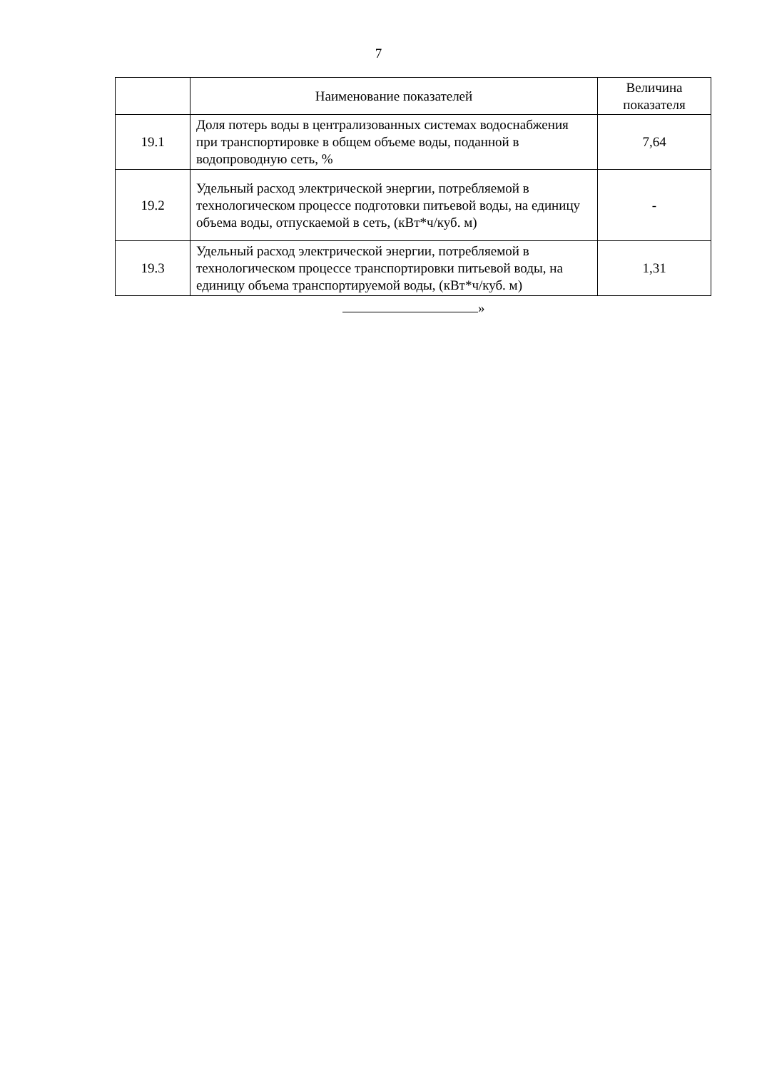7
| | Наименование показателей | Величина показателя |
| --- | --- | --- |
| 19.1 | Доля потерь воды в централизованных системах водоснабжения при транспортировке в общем объеме воды, поданной в водопроводную сеть, % | 7,64 |
| 19.2 | Удельный расход электрической энергии, потребляемой в технологическом процессе подготовки питьевой воды, на единицу объема воды, отпускаемой в сеть, (кВт*ч/куб. м) | - |
| 19.3 | Удельный расход электрической энергии, потребляемой в технологическом процессе транспортировки питьевой воды, на единицу объема транспортируемой воды, (кВт*ч/куб. м) | 1,31 |
»